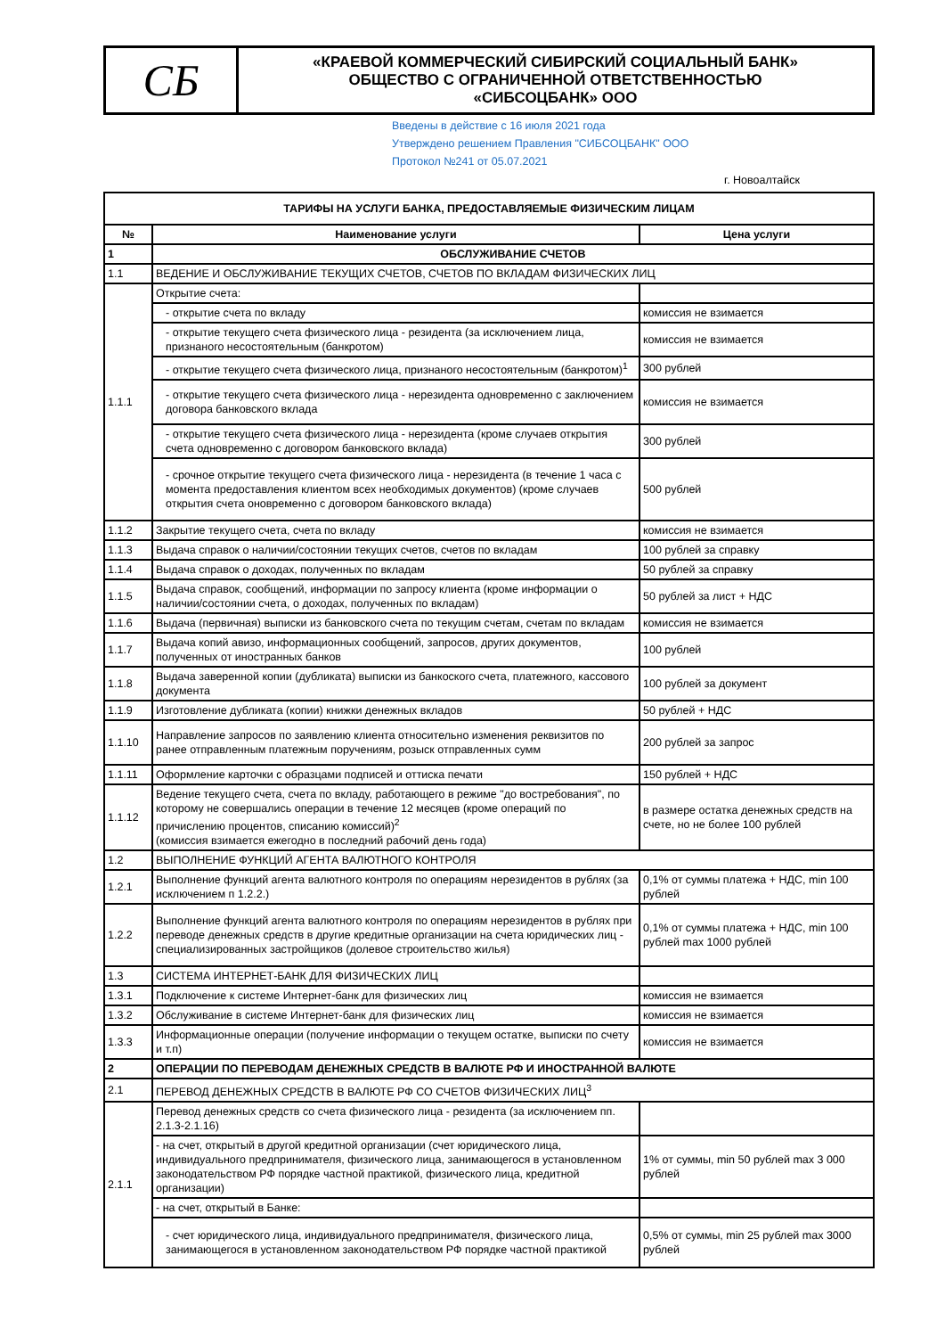СБ
«КРАЕВОЙ КОММЕРЧЕСКИЙ СИБИРСКИЙ СОЦИАЛЬНЫЙ БАНК»
ОБЩЕСТВО С ОГРАНИЧЕННОЙ ОТВЕТСТВЕННОСТЬЮ
«СИБСОЦБАНК» ООО
Введены в действие с 16 июля 2021 года
Утверждено решением Правления "СИБСОЦБАНК" ООО
Протокол №241 от 05.07.2021
г. Новоалтайск
| ТАРИФЫ НА УСЛУГИ БАНКА, ПРЕДОСТАВЛЯЕМЫЕ ФИЗИЧЕСКИМ ЛИЦАМ | | |
| --- | --- | --- |
| № | Наименование услуги | Цена услуги |
| 1 | ОБСЛУЖИВАНИЕ СЧЕТОВ | |
| 1.1 | ВЕДЕНИЕ И ОБСЛУЖИВАНИЕ ТЕКУЩИХ СЧЕТОВ, СЧЕТОВ ПО ВКЛАДАМ ФИЗИЧЕСКИХ ЛИЦ | |
| 1.1.1 | Открытие счета: | |
| | - открытие счета по вкладу | комиссия не взимается |
| | - открытие текущего счета физического лица - резидента (за исключением лица, признаного несостоятельным (банкротом) | комиссия не взимается |
| | - открытие текущего счета физического лица, признаного несостоятельным (банкротом)<sup>1</sup> | 300 рублей |
| | - открытие текущего счета физического лица - нерезидента одновременно с заключением договора банковского вклада | комиссия не взимается |
| | - открытие текущего счета физического лица - нерезидента (кроме случаев открытия счета одновременно с договором банковского вклада) | 300 рублей |
| | - срочное открытие текущего счета физического лица - нерезидента (в течение 1 часа с момента предоставления клиентом всех необходимых документов) (кроме случаев открытия счета оновременно с договором банковского вклада) | 500 рублей |
| 1.1.2 | Закрытие текущего счета, счета по вкладу | комиссия не взимается |
| 1.1.3 | Выдача справок о наличии/состоянии текущих счетов, счетов по вкладам | 100 рублей за справку |
| 1.1.4 | Выдача справок о доходах, полученных по вкладам | 50 рублей за справку |
| 1.1.5 | Выдача справок, сообщений, информации по запросу клиента (кроме информации о наличии/состоянии счета, о доходах, полученных по вкладам) | 50 рублей за лист + НДС |
| 1.1.6 | Выдача (первичная) выписки из банковского счета по текущим счетам, счетам по вкладам | комиссия не взимается |
| 1.1.7 | Выдача копий авизо, информационных сообщений, запросов, других документов, полученных от иностранных банков | 100 рублей |
| 1.1.8 | Выдача заверенной копии (дубликата) выписки из банкоского счета, платежного, кассового документа | 100 рублей за документ |
| 1.1.9 | Изготовление дубликата (копии) книжки денежных вкладов | 50 рублей + НДС |
| 1.1.10 | Направление запросов по заявлению клиента относительно изменения реквизитов по ранее отправленным платежным поручениям, розыск отправленных сумм | 200 рублей за запрос |
| 1.1.11 | Оформление карточки с образцами подписей и оттиска печати | 150 рублей + НДС |
| 1.1.12 | Ведение текущего счета, счета по вкладу, работающего в режиме "до востребования", по которому не совершались операции в течение 12 месяцев (кроме операций по причислению процентов, списанию комиссий)<sup>2</sup> (комиссия взимается ежегодно в последний рабочий день года) | в размере остатка денежных средств на счете, но не более 100 рублей |
| 1.2 | ВЫПОЛНЕНИЕ ФУНКЦИЙ АГЕНТА ВАЛЮТНОГО КОНТРОЛЯ | |
| 1.2.1 | Выполнение функций агента валютного контроля по операциям нерезидентов в рублях (за исключением п 1.2.2.) | 0,1% от суммы платежа + НДС, min 100 рублей |
| 1.2.2 | Выполнение функций агента валютного контроля по операциям нерезидентов в рублях при переводе денежных средств в другие кредитные организации на счета юридических лиц - специализированных застройщиков (долевое строительство жилья) | 0,1% от суммы платежа + НДС, min 100 рублей max 1000 рублей |
| 1.3 | СИСТЕМА ИНТЕРНЕТ-БАНК ДЛЯ ФИЗИЧЕСКИХ ЛИЦ | |
| 1.3.1 | Подключение к системе Интернет-банк для физических лиц | комиссия не взимается |
| 1.3.2 | Обслуживание в системе Интернет-банк для физических лиц | комиссия не взимается |
| 1.3.3 | Информационные операции (получение информации о текущем остатке, выписки по счету и т.п) | комиссия не взимается |
| 2 | ОПЕРАЦИИ ПО ПЕРЕВОДАМ ДЕНЕЖНЫХ СРЕДСТВ В ВАЛЮТЕ РФ И ИНОСТРАННОЙ ВАЛЮТЕ | |
| 2.1 | ПЕРЕВОД ДЕНЕЖНЫХ СРЕДСТВ В ВАЛЮТЕ РФ СО СЧЕТОВ ФИЗИЧЕСКИХ ЛИЦ<sup>3</sup> | |
| 2.1.1 | Перевод денежных средств со счета физического лица - резидента (за исключением пп. 2.1.3-2.1.16) | |
| | - на счет, открытый в другой кредитной организации (счет юридического лица, индивидуального предпринимателя, физического лица, занимающегося в установленном законодательством РФ порядке частной практикой, физического лица, кредитной организации) | 1% от суммы, min 50 рублей max 3 000 рублей |
| | - на счет, открытый в Банке: | |
| | - счет юридического лица, индивидуального предпринимателя, физического лица, занимающегося в установленном законодательством РФ порядке частной практикой | 0,5% от суммы, min 25 рублей max 3000 рублей |